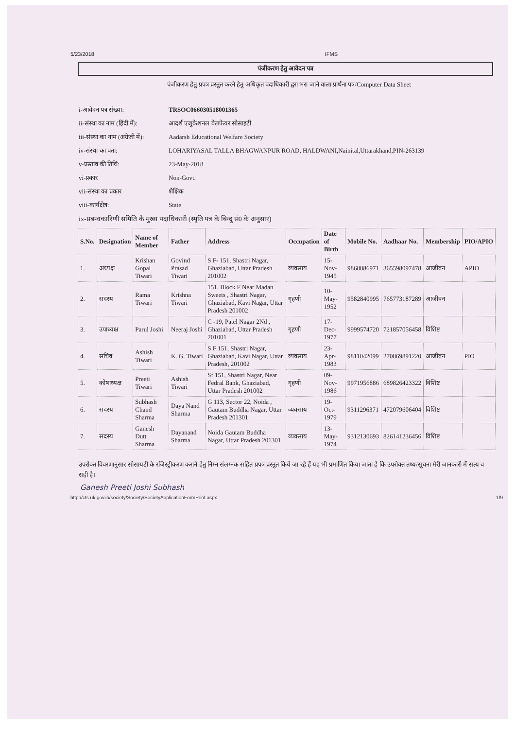5/23/2018 IFMS
पंजीकरण हेतु आवेदन पत्र
पंजीकरण हेतु प्रपत्र प्रस्तुत करने हेतु अधिकृत पदाधिकारी द्वरा भरा जाने वाला प्रार्थना पत्र/Computer Data Sheet
i-आवेदन पत्र संख्या: TRSOC066030518001365
ii-संस्था का नाम (हिंदी में):
आदर्श एजुकेशनल वेलफेयर सोसाइटी
iii-संस्था का नाम (अंग्रेजी में):
Aadarsh Educational Welfare Society
iv-संस्था का पता: LOHARIYASAL TALLA BHAGWANPUR ROAD, HALDWANI,Nainital,Uttarakhand,PIN-263139
v-प्रस्ताव की तिथि: 23-May-2018
vi-प्रकार Non-Govt.
vii-संस्था का प्रकार शैक्षिक
viii-कार्यक्षेत्र: State
ix-प्रबन्धकारिणी समिति के मुख्य पदाधिकारी (स्मृति पत्र के बिन्दु सं0 के अनुसार)
| S.No. | Designation | Name of Member | Father | Address | Occupation | Date of Birth | Mobile No. | Aadhaar No. | Membership | PIO/APIO |
| --- | --- | --- | --- | --- | --- | --- | --- | --- | --- | --- |
| 1. | अध्यक्ष | Krishan Gopal Tiwari | Govind Prasad Tiwari | S F- 151, Shastri Nagar, Ghaziabad, Uttar Pradesh 201002 | व्यवसाय | 15-Nov-1945 | 9868886971 | 365598097478 | आजीवन | APIO |
| 2. | सदस्य | Rama Tiwari | Krishna Tiwari | 151, Block F Near Madan Sweets , Shastri Nagar, Ghaziabad, Kavi Nagar, Uttar Pradesh 201002 | गृहणी | 10-May-1952 | 9582840995 | 765773187289 | आजीवन | |
| 3. | उपाध्यक्ष | Parul Joshi | Neeraj Joshi | C -19, Patel Nagar 2Nd , Ghaziabad, Uttar Pradesh 201001 | गृहणी | 17-Dec-1977 | 9999574720 | 721857056458 | विशिष्ट | |
| 4. | सचिव | Ashish Tiwari | K. G. Tiwari | S F 151, Shastri Nagar, Ghaziabad, Kavi Nagar, Uttar Pradesh, 201002 | व्यवसाय | 23-Apr-1983 | 9811042099 | 270869891220 | आजीवन | PIO |
| 5. | कोषाध्यक्ष | Preeti Tiwari | Ashish Tiwari | Sf 151, Shastri Nagar, Near Fedral Bank, Ghaziabad, Uttar Pradesh 201002 | गृहणी | 09-Nov-1986 | 9971956886 | 689826423322 | विशिष्ट | |
| 6. | सदस्य | Subhash Chand Sharma | Daya Nand Sharma | G 113, Sector 22, Noida , Gautam Buddha Nagar, Uttar Pradesh 201301 | व्यवसाय | 19-Oct-1979 | 9311296371 | 472079606404 | विशिष्ट | |
| 7. | सदस्य | Ganesh Dutt Sharma | Dayanand Sharma | Noida Gautam Buddha Nagar, Uttar Pradesh 201301 | व्यवसाय | 13-May-1974 | 9312130693 | 826141236456 | विशिष्ट | |
उपरोक्त विवरणानुसार सोसायटी के रजिस्ट्रीकरण कराने हेतु निम्न संलग्नक सहित प्रपत्र प्रस्तुत किये जा रहे हैं यह भी प्रमाणित किया जाता है कि उपरोक्त तथ्य/सूचना मेरी जानकारी में सत्य व सही है।
Ganesh Preeti Joshi Subhash
http://cts.uk.gov.in/society/Society/SocietyApplicationFormPrint.aspx 1/9